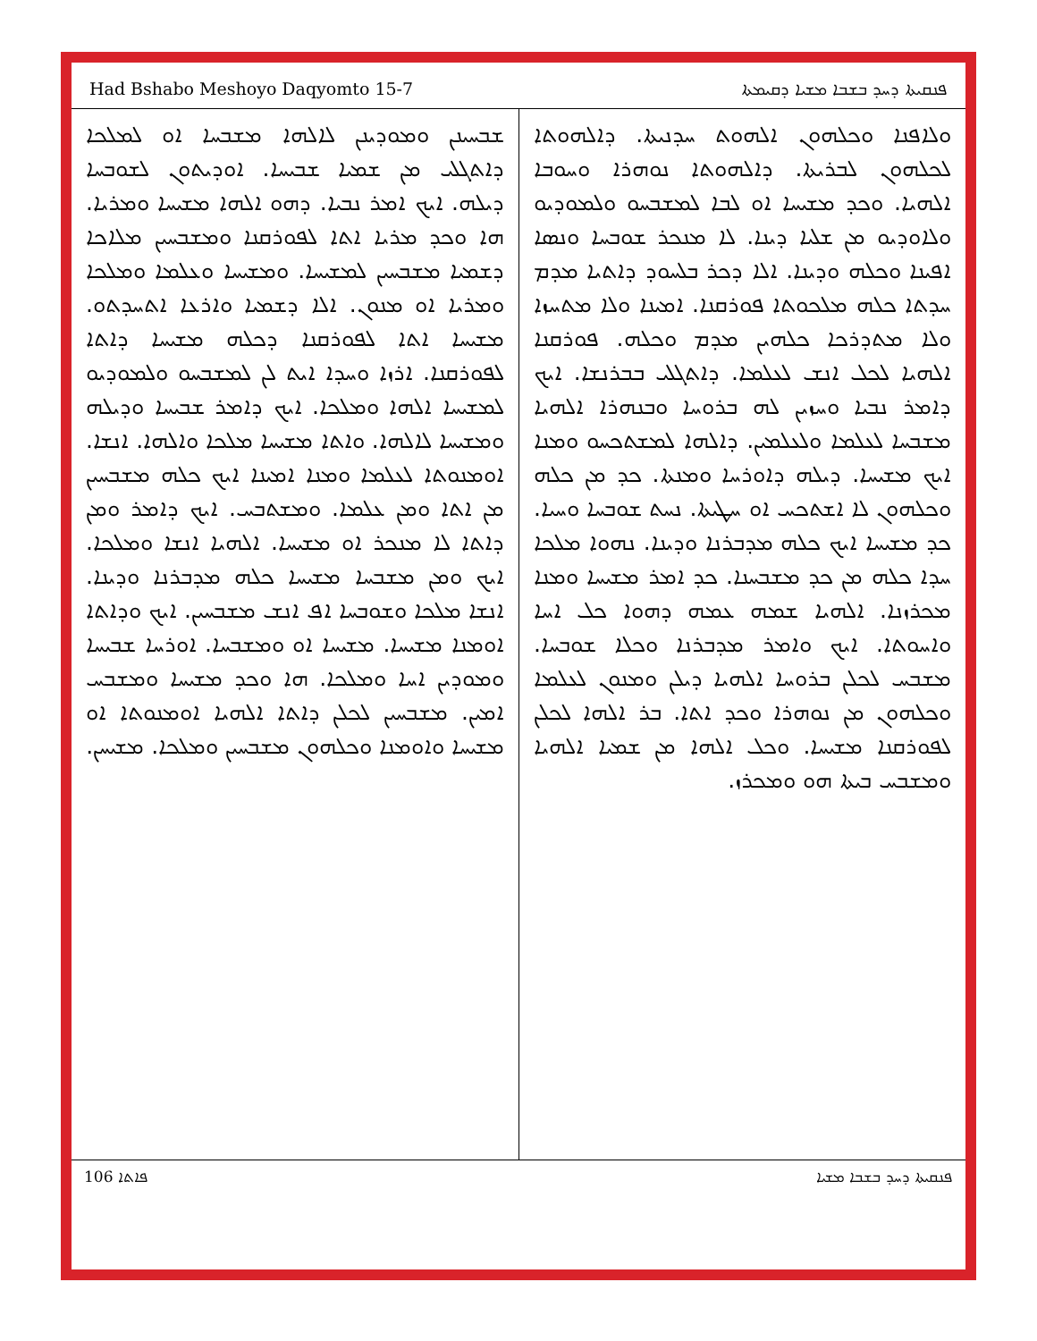Had Bshabo Meshoyo Daqyomto 15-7 ܦܢܩܝܬܐ ܕܚܕ ܒܫܒܐ ܡܫܝܐ ܕܩܝܡܬܐ
ܘܠܐܦܢܐ ܘܟܠܗܘܢ ܐܠܗܘܬ ܚܕܢܝܬܐ. ܕܐܠܗܘܬܐ ܠܟܠܗܘܢ ܠܒܪܝܬܐ. ܕܐܠܗܘܬܐ ܢܘܗܪܐ ܘܚܘܒܐ ܐܠܗܝܐ. ܘܟܕ ܡܫܝܚܐ ܐܘ ܠܒܐ ܠܡܫܒܚܘ ܘܠܡܘܕܝܘ ܘܠܐܘܕܝܘ ܡܢ ܫܠܝܐ ܕܝܢܐ. ܠܐ ܡܢܟܪ ܫܘܒܚܐ ܘܢܣܐ ܐܦܝܢܐ ܘܟܠܗ ܘܕܝܢܐ. ܐܠܐ ܕܟܪ ܒܠܚܘܕ ܕܐܬܝܐ ܡܕܡ ܚܕܬܐ ܟܠܗ ܡܠܟܘܬܐ ܦܘܪܩܢܐ. ܐܡܝܢܐ ܘܠܐ ܡܬܚܙܐ ܘܠܐ ܡܬܕܪܟܐ ܟܠܗܝܢ ܡܕܡ ܘܟܠܗ. ܦܘܪܩܢܐ ܐܠܗܝܐ ܠܟܠ ܐܢܫ ܠܥܠܡܐ. ܕܐܬܓܠܝ ܒܒܪܢܫܐ. ܐܝܟ ܕܐܡܪ ܢܒܝܐ ܘܚܙܝܢ ܠܗ ܒܪܘܚܐ ܘܒܢܗܪܐ ܐܠܗܝܐ ܡܫܒܚܐ ܠܥܠܡܐ ܘܠܥܠܡܝܢ. ܕܐܠܗܐ ܠܡܫܬܟܚܘ ܘܡܢܐ ܐܝܟ ܡܫܝܚܐ. ܕܝܠܗ ܕܐܘܪܚܐ ܘܡܢܬܐ. ܟܕ ܡܢ ܟܠܗ ܘܟܠܗܘܢ ܠܐ ܐܫܬܟܚ ܐܘ ܚܛܝܬܐ. ܢܚܬ ܫܘܒܚܐ ܘܚܝܐ. ܟܕ ܡܫܝܚܐ ܐܝܟ ܟܠܗ ܡܕܒܪܢܐ ܘܕܝܢܐ. ܢܗܘܐ ܡܠܟܐ ܚܕܐ ܟܠܗ ܡܢ ܟܕ ܡܫܒܚܢܐ. ܟܕ ܐܡܪ ܡܫܝܚܐ ܘܡܢܐ ܡܟܪܙܢܐ. ܐܠܗܝܐ ܫܡܗ ܥܡܗ ܕܗܘܐ ܟܠ ܐܚܐ ܘܐܚܘܬܐ. ܐܝܟ ܘܐܡܪ ܡܕܒܪܢܐ ܘܟܠܐ ܫܘܒܚܐ. ܡܫܒܚ ܠܟܠܢ ܒܪܘܚܐ ܐܠܗܝܐ ܕܝܠܢ ܘܡܢܘܢ ܠܥܠܡܐ ܘܟܠܗܘܢ ܡܢ ܢܘܗܪܐ ܘܟܕ ܐܬܐ. ܒܪ ܐܠܗܐ ܠܟܠܢ ܠܦܘܪܩܢܐ ܡܫܝܚܐ. ܘܟܠ ܐܠܗܐ ܡܢ ܫܡܝܐ ܐܠܗܝܐ ܘܡܫܒܚ ܒܝܬܐ ܗܘ ܘܡܟܪܙ.
ܫܒܚܝܢܢ ܘܡܘܕܝܢܢ ܠܐܠܗܐ ܡܫܒܚܐ ܐܘ ܠܡܠܟܐ ܕܐܬܓܠܝ ܡܢ ܫܡܝܐ ܫܒܝܚܐ. ܐܘܕܝܬܘܢ ܠܫܘܒܚܐ ܕܝܠܗ. ܐܝܟ ܐܡܪ ܢܒܝܐ. ܕܗܘ ܐܠܗܐ ܡܫܝܚܐ ܘܡܪܝܐ. ܗܐ ܘܟܕ ܡܪܝܐ ܐܬܐ ܠܦܘܪܩܢܐ ܘܡܫܒܚܝܢ ܡܠܐܟܐ ܕܫܡܝܐ ܡܫܒܚܝܢ ܠܡܫܝܚܐ. ܘܡܫܝܚܐ ܘܥܠܡܐ ܘܡܠܟܐ ܘܡܪܝܐ ܐܘ ܡܢܘܢ. ܐܠܐ ܕܫܡܝܐ ܘܐܪܥܐ ܐܬܚܕܬܘ. ܡܫܝܚܐ ܐܬܐ ܠܦܘܪܩܢܐ ܕܟܠܗ ܡܫܝܚܐ ܕܐܬܐ ܠܦܘܪܩܢܐ. ܐܪܙܐ ܘܚܕܐ ܐܝܬ ܠܢ ܠܡܫܒܚܘ ܘܠܡܘܕܝܘ ܠܡܫܝܚܐ ܐܠܗܐ ܘܡܠܟܐ. ܐܝܟ ܕܐܡܪ ܫܒܝܚܐ ܘܕܝܠܗ ܘܡܫܝܚܐ ܠܐܠܗܐ. ܘܐܬܐ ܡܫܝܚܐ ܡܠܟܐ ܘܐܠܗܐ. ܐܢܫܐ. ܐܘܡܢܘܬܐ ܠܥܠܡܐ ܘܡܢܐ ܐܡܝܢܐ ܐܝܟ ܟܠܗ ܡܫܒܚܝܢ ܡܢ ܐܬܐ ܘܡܢ ܥܠܡܐ. ܘܡܫܬܒܚ. ܐܝܟ ܕܐܡܪ ܘܡܢ ܕܐܬܐ ܠܐ ܡܢܟܪ ܐܘ ܡܫܝܚܐ. ܐܠܗܝܐ ܐܢܫܐ ܘܡܠܟܐ. ܐܝܟ ܘܡܢ ܡܫܒܚܐ ܡܫܝܚܐ ܟܠܗ ܡܕܒܪܢܐ ܘܕܝܢܐ. ܐܢܫܐ ܡܠܟܐ ܘܫܘܒܚܐ ܐܦ ܐܢܫ ܡܫܒܚܝܢ. ܐܝܟ ܘܕܐܬܐ ܐܘܡܢܐ ܡܫܝܚܐ. ܡܫܝܚܐ ܐܘ ܘܡܫܒܚܐ. ܐܘܪܚܐ ܫܒܝܚܐ ܘܡܘܕܝܢ ܐܚܐ ܘܡܠܟܐ. ܗܐ ܘܟܕ ܡܫܝܚܐ ܘܡܫܒܚ ܐܡܝܢ. ܡܫܒܚܝܢ ܠܟܠܢ ܕܐܬܐ ܐܠܗܝܐ ܐܘܡܢܘܬܐ ܐܘ ܡܫܝܚܐ ܘܐܘܡܢܐ ܘܟܠܗܘܢ ܡܫܒܚܝܢ ܘܡܠܟܐ. ܡܫܝܚܢ.
106 ܦܐܬܐ ܦܢܩܝܬܐ ܕܚܕ ܒܫܒܐ ܡܫܝܐ